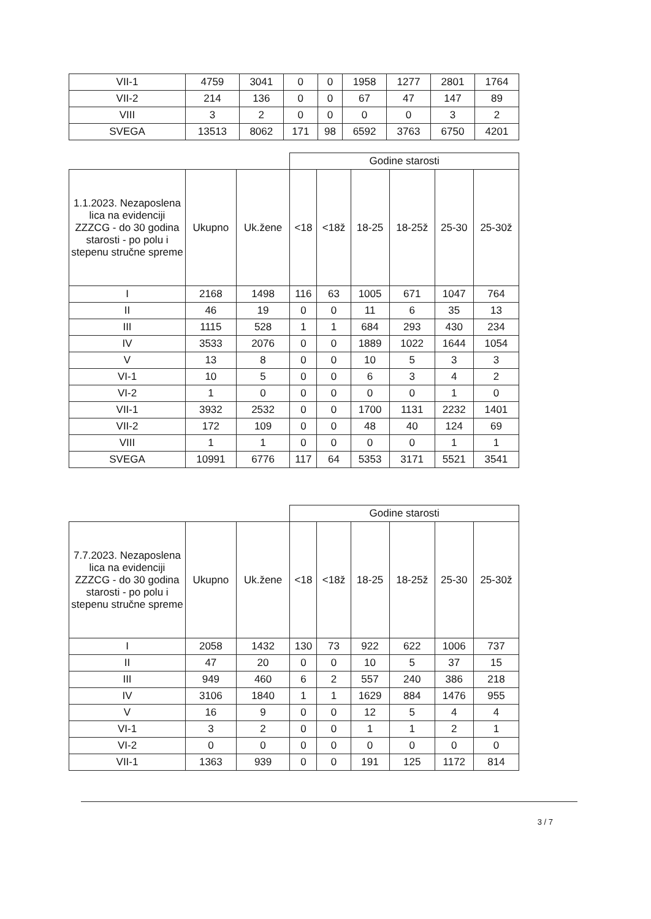| VII-1 | 4759 | 3041 | 0 | 0 | 1958 | 1277 | 2801 | 1764 |
| VII-2 | 214 | 136 | 0 | 0 | 67 | 47 | 147 | 89 |
| VIII | 3 | 2 | 0 | 0 | 0 | 0 | 3 | 2 |
| SVEGA | 13513 | 8062 | 171 | 98 | 6592 | 3763 | 6750 | 4201 |
| | | | Godine starosti | | | | | |
| --- | --- | --- | --- | --- | --- | --- | --- | --- |
| 1.1.2023. Nezaposlena lica na evidenciji ZZZCG - do 30 godina starosti - po polu i stepenu stručne spreme | Ukupno | Uk.žene | <18 | <18ž | 18-25 | 18-25ž | 25-30 | 25-30ž |
| I | 2168 | 1498 | 116 | 63 | 1005 | 671 | 1047 | 764 |
| II | 46 | 19 | 0 | 0 | 11 | 6 | 35 | 13 |
| III | 1115 | 528 | 1 | 1 | 684 | 293 | 430 | 234 |
| IV | 3533 | 2076 | 0 | 0 | 1889 | 1022 | 1644 | 1054 |
| V | 13 | 8 | 0 | 0 | 10 | 5 | 3 | 3 |
| VI-1 | 10 | 5 | 0 | 0 | 6 | 3 | 4 | 2 |
| VI-2 | 1 | 0 | 0 | 0 | 0 | 0 | 1 | 0 |
| VII-1 | 3932 | 2532 | 0 | 0 | 1700 | 1131 | 2232 | 1401 |
| VII-2 | 172 | 109 | 0 | 0 | 48 | 40 | 124 | 69 |
| VIII | 1 | 1 | 0 | 0 | 0 | 0 | 1 | 1 |
| SVEGA | 10991 | 6776 | 117 | 64 | 5353 | 3171 | 5521 | 3541 |
| | | | Godine starosti | | | | | |
| --- | --- | --- | --- | --- | --- | --- | --- | --- |
| 7.7.2023. Nezaposlena lica na evidenciji ZZZCG - do 30 godina starosti - po polu i stepenu stručne spreme | Ukupno | Uk.žene | <18 | <18ž | 18-25 | 18-25ž | 25-30 | 25-30ž |
| I | 2058 | 1432 | 130 | 73 | 922 | 622 | 1006 | 737 |
| II | 47 | 20 | 0 | 0 | 10 | 5 | 37 | 15 |
| III | 949 | 460 | 6 | 2 | 557 | 240 | 386 | 218 |
| IV | 3106 | 1840 | 1 | 1 | 1629 | 884 | 1476 | 955 |
| V | 16 | 9 | 0 | 0 | 12 | 5 | 4 | 4 |
| VI-1 | 3 | 2 | 0 | 0 | 1 | 1 | 2 | 1 |
| VI-2 | 0 | 0 | 0 | 0 | 0 | 0 | 0 | 0 |
| VII-1 | 1363 | 939 | 0 | 0 | 191 | 125 | 1172 | 814 |
3 / 7